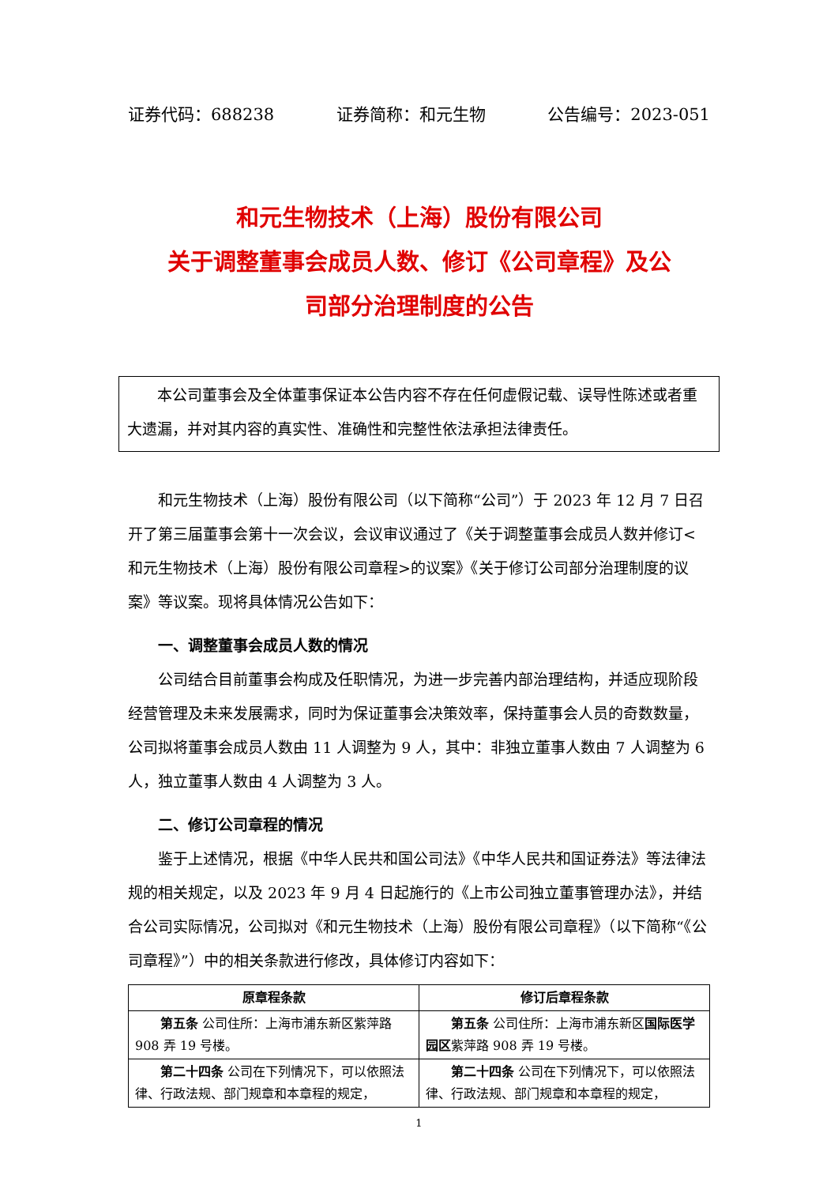证券代码：688238 证券简称：和元生物 公告编号：2023-051
和元生物技术（上海）股份有限公司
关于调整董事会成员人数、修订《公司章程》及公
司部分治理制度的公告
本公司董事会及全体董事保证本公告内容不存在任何虚假记载、误导性陈述或者重大遗漏，并对其内容的真实性、准确性和完整性依法承担法律责任。
和元生物技术（上海）股份有限公司（以下简称“公司”）于 2023 年 12 月 7 日召开了第三届董事会第十一次会议，会议审议通过了《关于调整董事会成员人数并修订<和元生物技术（上海）股份有限公司章程>的议案》《关于修订公司部分治理制度的议案》等议案。现将具体情况公告如下：
一、调整董事会成员人数的情况
公司结合目前董事会构成及任职情况，为进一步完善内部治理结构，并适应现阶段经营管理及未来发展需求，同时为保证董事会决策效率，保持董事会人员的奇数数量，公司拟将董事会成员人数由 11 人调整为 9 人，其中：非独立董事人数由 7 人调整为 6 人，独立董事人数由 4 人调整为 3 人。
二、修订公司章程的情况
鉴于上述情况，根据《中华人民共和国公司法》《中华人民共和国证券法》等法律法规的相关规定，以及 2023 年 9 月 4 日起施行的《上市公司独立董事管理办法》，并结合公司实际情况，公司拟对《和元生物技术（上海）股份有限公司章程》（以下简称“《公司章程》”）中的相关条款进行修改，具体修订内容如下：
| 原章程条款 | 修订后章程条款 |
| --- | --- |
| 第五条 公司住所：上海市浦东新区紫萍路 908 弄 19 号楼。 | 第五条 公司住所：上海市浦东新区 国际医学园区 紫萍路 908 弄 19 号楼。 |
| 第二十四条 公司在下列情况下，可以依照法律、行政法规、部门规章和本章程的规定， | 第二十四条 公司在下列情况下，可以依照法律、行政法规、部门规章和本章程的规定， |
1